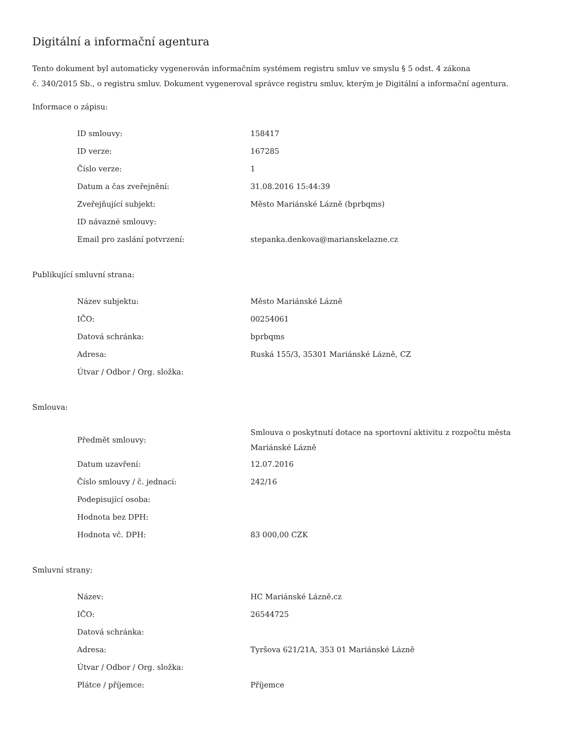Digitální a informační agentura
Tento dokument byl automaticky vygenerován informačním systémem registru smluv ve smyslu § 5 odst. 4 zákona
č. 340/2015 Sb., o registru smluv. Dokument vygeneroval správce registru smluv, kterým je Digitální a informační agentura.
Informace o zápisu:
| ID smlouvy: | 158417 |
| ID verze: | 167285 |
| Číslo verze: | 1 |
| Datum a čas zveřejnění: | 31.08.2016 15:44:39 |
| Zveřejňující subjekt: | Město Mariánské Lázně (bprbqms) |
| ID návazné smlouvy: | |
| Email pro zaslání potvrzení: | stepanka.denkova@marianskelazne.cz |
Publikující smluvní strana:
| Název subjektu: | Město Mariánské Lázně |
| IČO: | 00254061 |
| Datová schránka: | bprbqms |
| Adresa: | Ruská 155/3, 35301 Mariánské Lázně, CZ |
| Útvar / Odbor / Org. složka: | |
Smlouva:
| Předmět smlouvy: | Smlouva o poskytnutí dotace na sportovní aktivitu z rozpočtu města Mariánské Lázně |
| Datum uzavření: | 12.07.2016 |
| Číslo smlouvy / č. jednací: | 242/16 |
| Podepisující osoba: | |
| Hodnota bez DPH: | |
| Hodnota vč. DPH: | 83 000,00 CZK |
Smluvní strany:
| Název: | HC Mariánské Lázně.cz |
| IČO: | 26544725 |
| Datová schránka: | |
| Adresa: | Tyršova 621/21A, 353 01 Mariánské Lázně |
| Útvar / Odbor / Org. složka: | |
| Plátce / příjemce: | Příjemce |